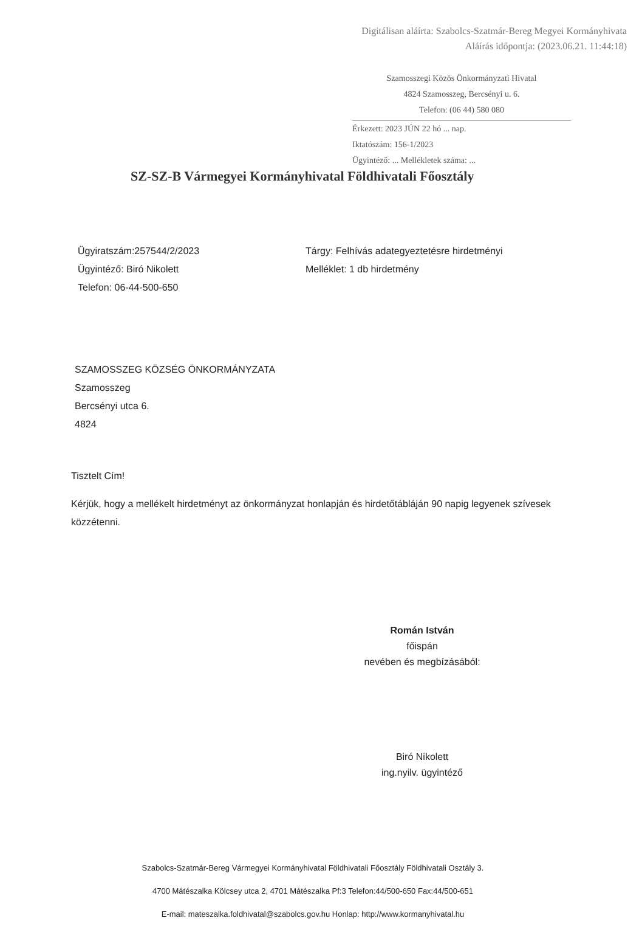Digitálisan aláírta: Szabolcs-Szatmár-Bereg Megyei Kormányhivata
Aláírás időpontja: (2023.06.21. 11:44:18)
Szamosszegi Közös Önkormányzati Hivatal
4824 Szamosszeg, Bercsényi u. 6.
Telefon: (06 44) 580 080
Érkezett: 2023 JÚN 22 hó ... nap.
Iktatószám: 156-1/2023
Ügyintéző: ... Mellékletek száma: ...
SZ-SZ-B Vármegyei Kormányhivatal Földhivatali Főosztály
Ügyiratszám:257544/2/2023
Ügyintéző: Biró Nikolett
Telefon: 06-44-500-650
Tárgy: Felhívás adategyeztetésre hirdetményi
Melléklet: 1 db hirdetmény
SZAMOSSZEG KÖZSÉG ÖNKORMÁNYZATA
Szamosszeg
Bercsényi utca 6.
4824
Tisztelt Cím!
Kérjük, hogy a mellékelt hirdetményt az önkormányzat honlapján és hirdetőtábláján 90 napig legyenek szívesek közzétenni.
Román István
főispán
nevében és megbízásából:
Biró Nikolett
ing.nyilv. ügyintéző
Szabolcs-Szatmár-Bereg Vármegyei Kormányhivatal Földhivatali Főosztály Földhivatali Osztály 3.
4700 Mátészalka Kölcsey utca 2, 4701 Mátészalka Pf:3 Telefon:44/500-650 Fax:44/500-651
E-mail: mateszalka.foldhivatal@szabolcs.gov.hu Honlap: http://www.kormanyhivatal.hu